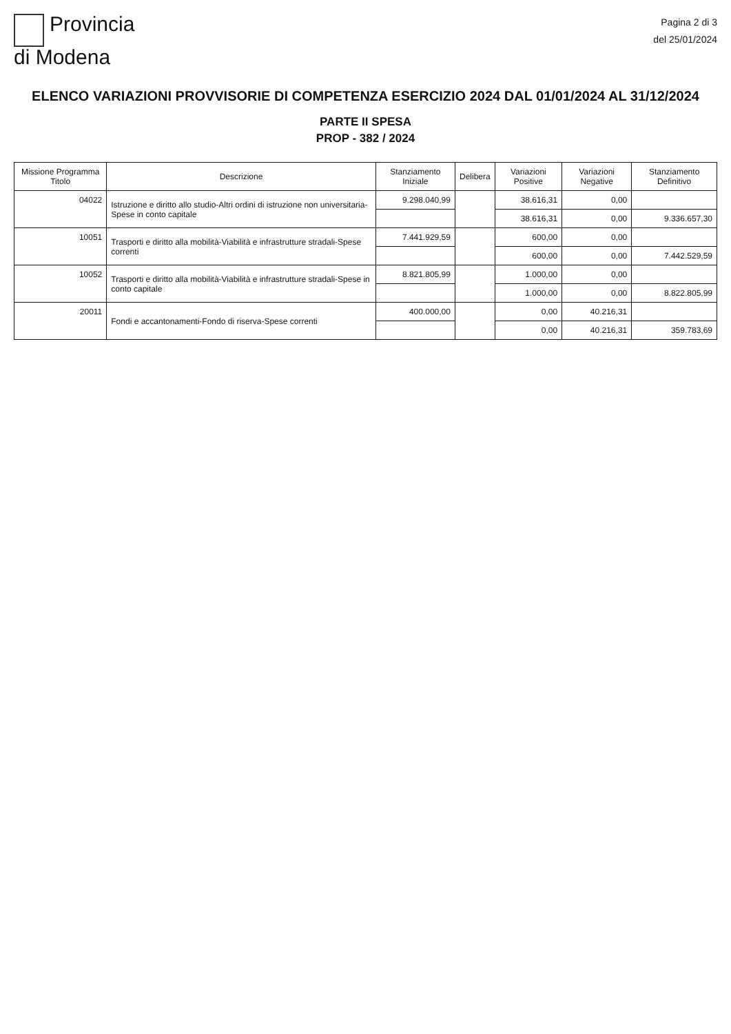Provincia
di Modena
Pagina 2 di 3
del 25/01/2024
ELENCO VARIAZIONI PROVVISORIE DI COMPETENZA ESERCIZIO 2024 DAL 01/01/2024 AL 31/12/2024
PARTE II SPESA
PROP - 382 / 2024
| Missione Programma Titolo | Descrizione | Stanziamento Iniziale | Delibera | Variazioni Positive | Variazioni Negative | Stanziamento Definitivo |
| --- | --- | --- | --- | --- | --- | --- |
| 04022 | Istruzione e diritto allo studio-Altri ordini di istruzione non universitaria-Spese in conto capitale | 9.298.040,99 | | 38.616,31 | 0,00 | |
| | | | | 38.616,31 | 0,00 | 9.336.657,30 |
| 10051 | Trasporti e diritto alla mobilità-Viabilità e infrastrutture stradali-Spese correnti | 7.441.929,59 | | 600,00 | 0,00 | |
| | | | | 600,00 | 0,00 | 7.442.529,59 |
| 10052 | Trasporti e diritto alla mobilità-Viabilità e infrastrutture stradali-Spese in conto capitale | 8.821.805,99 | | 1.000,00 | 0,00 | |
| | | | | 1.000,00 | 0,00 | 8.822.805,99 |
| 20011 | Fondi e accantonamenti-Fondo di riserva-Spese correnti | 400.000,00 | | 0,00 | 40.216,31 | |
| | | | | 0,00 | 40.216,31 | 359.783,69 |